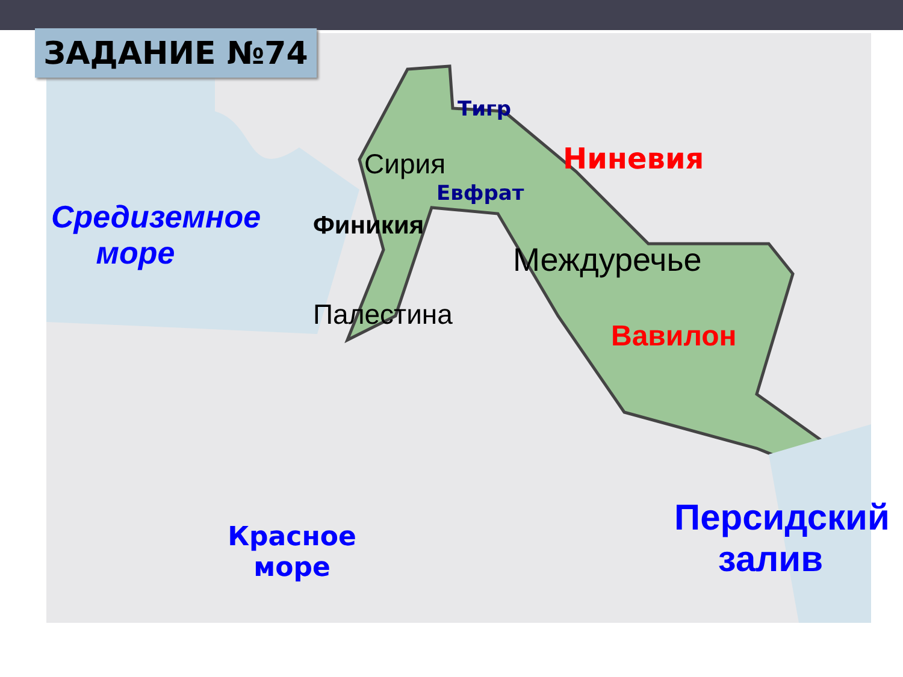ЗАДАНИЕ №74
Тигр
Сирия Ниневия
Евфрат
Средиземное море
Финикия
Междуречье
Палестина
Вавилон
Красное море
Персидский залив